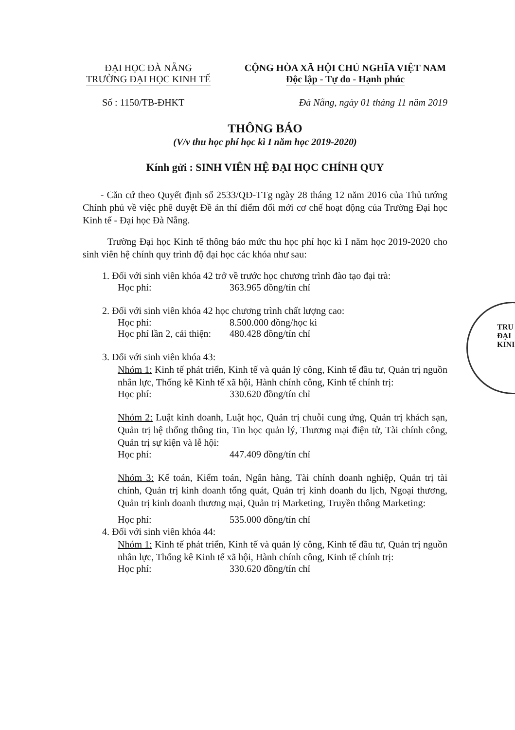TRU
ĐẠI
KINI
ĐẠI HỌC ĐÀ NẴNG
TRƯỜNG ĐẠI HỌC KINH TẾ
CỘNG HÒA XÃ HỘI CHỦ NGHĨA VIỆT NAM
Độc lập - Tự do - Hạnh phúc
Số : 1150/TB-ĐHKT Đà Nẵng, ngày 01 tháng 11 năm 2019
THÔNG BÁO
(V/v thu học phí học kì I năm học 2019-2020)
Kính gửi : SINH VIÊN HỆ ĐẠI HỌC CHÍNH QUY
- Căn cứ theo Quyết định số 2533/QĐ-TTg ngày 28 tháng 12 năm 2016 của Thủ tướng Chính phủ về việc phê duyệt Đề án thí điểm đổi mới cơ chế hoạt động của Trường Đại học Kinh tế - Đại học Đà Nẵng.
Trường Đại học Kinh tế thông báo mức thu học phí học kì I năm học 2019-2020 cho sinh viên hệ chính quy trình độ đại học các khóa như sau:
1. Đối với sinh viên khóa 42 trở về trước học chương trình đào tạo đại trà:
Học phí: 363.965 đồng/tín chỉ
2. Đối với sinh viên khóa 42 học chương trình chất lượng cao:
Học phí: 8.500.000 đồng/học kì
Học phí lần 2, cải thiện: 480.428 đồng/tín chỉ
3. Đối với sinh viên khóa 43:
Nhóm 1: Kinh tế phát triển, Kinh tế và quản lý công, Kinh tế đầu tư, Quản trị nguồn nhân lực, Thống kê Kinh tế xã hội, Hành chính công, Kinh tế chính trị:
Học phí: 330.620 đồng/tín chỉ
Nhóm 2: Luật kinh doanh, Luật học, Quản trị chuỗi cung ứng, Quản trị khách sạn, Quản trị hệ thống thông tin, Tin học quản lý, Thương mại điện tử, Tài chính công, Quản trị sự kiện và lễ hội:
Học phí: 447.409 đồng/tín chỉ
Nhóm 3: Kế toán, Kiểm toán, Ngân hàng, Tài chính doanh nghiệp, Quản trị tài chính, Quản trị kinh doanh tổng quát, Quản trị kinh doanh du lịch, Ngoại thương, Quản trị kinh doanh thương mại, Quản trị Marketing, Truyền thông Marketing:
Học phí: 535.000 đồng/tín chỉ
4. Đối với sinh viên khóa 44:
Nhóm 1: Kinh tế phát triển, Kinh tế và quản lý công, Kinh tế đầu tư, Quản trị nguồn nhân lực, Thống kê Kinh tế xã hội, Hành chính công, Kinh tế chính trị:
Học phí: 330.620 đồng/tín chỉ